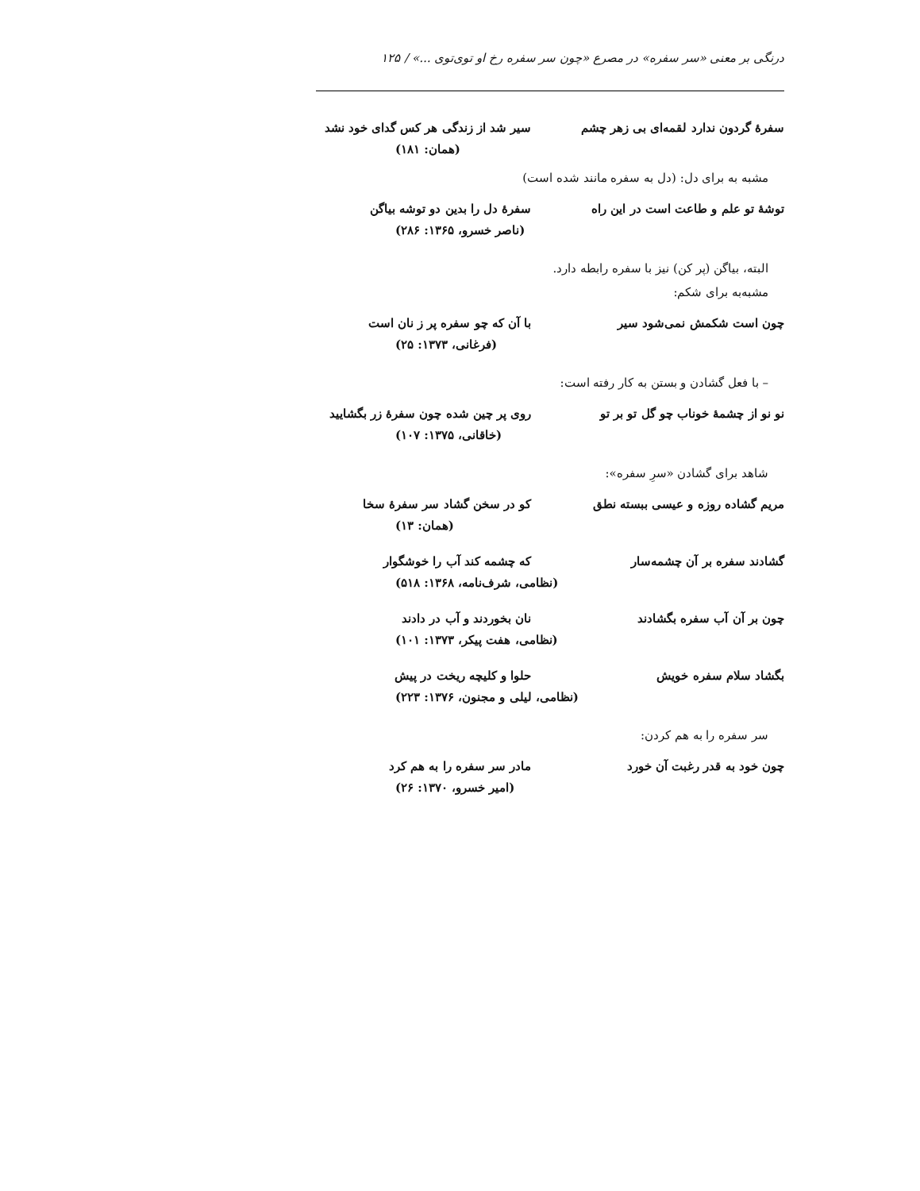درنگی بر معنی «سر سفره» در مصرع «چون سر سفره رخ او توی‌توی ...» / ۱۲۵
سفرهٔ گردون ندارد لقمه‌ای بی زهر چشم سیر شد از زندگی هر کس گدای خود نشد
(همان: ۱۸۱)
مشبه به برای دل: (دل به سفره مانند شده است)
توشهٔ تو علم و طاعت است در این راه سفرهٔ دل را بدین دو توشه بیاگن
(ناصر خسرو، ۱۳۶۵: ۲۸۶)
البته، بیاگن (پر کن) نیز با سفره رابطه دارد.
مشبه‌به برای شکم:
چون است شکمش نمی‌شود سیر با آن که چو سفره پر ز نان است
(فرغانی، ۱۳۷۳: ۲۵)
– با فعل گشادن و بستن به کار رفته است:
نو نو از چشمهٔ خوناب چو گل تو بر تو روی پر چین شده چون سفرهٔ زر بگشایید
(خاقانی، ۱۳۷۵: ۱۰۷)
شاهد برای گشادن «سرِ سفره»:
مریم گشاده روزه و عیسی ببسته نطق کو در سخن گشاد سر سفرهٔ سخا
(همان: ۱۳)
گشادند سفره بر آن چشمه‌سار که چشمه کند آب را خوشگوار
(نظامی، شرف‌نامه، ۱۳۶۸: ۵۱۸)
چون بر آن آب سفره بگشادند نان بخوردند و آب در دادند
(نظامی، هفت پیکر، ۱۳۷۳: ۱۰۱)
بگشاد سلام سفره خویش حلوا و کلیچه ریخت در پیش
(نظامی، لیلی و مجنون، ۱۳۷۶: ۲۲۳)
سر سفره را به هم کردن:
چون خود به قدر رغبت آن خورد مادر سر سفره را به هم کرد
(امیر خسرو، ۱۳۷۰: ۲۶)